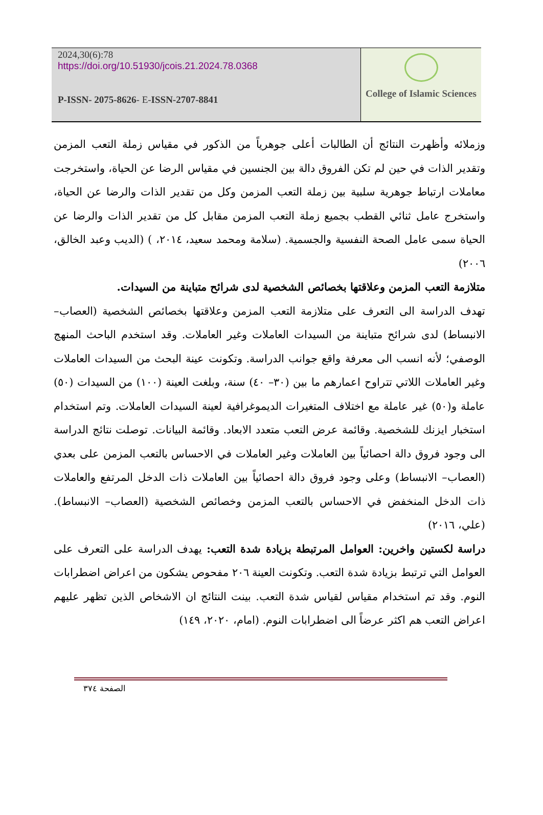2024,30(6):78
https://doi.org/10.51930/jcois.21.2024.78.0368
P-ISSN- 2075-8626- E-ISSN-2707-8841
College of Islamic Sciences
وزملائه وأظهرت النتائج أن الطالبات أعلى جوهرياً من الذكور في مقياس زملة التعب المزمن وتقدير الذات في حين لم تكن الفروق دالة بين الجنسين في مقياس الرضا عن الحياة، واستخرجت معاملات ارتباط جوهرية سلبية بين زملة التعب المزمن وكل من تقدير الذات والرضا عن الحياة، واستخرج عامل ثنائي القطب بجميع زملة التعب المزمن مقابل كل من تقدير الذات والرضا عن الحياة سمى عامل الصحة النفسية والجسمية. (سلامة ومحمد سعيد، ٢٠١٤، ) (الديب وعبد الخالق، ٢٠٠٦)
متلازمة التعب المزمن وعلاقتها بخصائص الشخصية لدى شرائح متباينة من السيدات.
تهدف الدراسة الى التعرف على متلازمة التعب المزمن وعلاقتها بخصائص الشخصية (العصاب– الانبساط) لدى شرائح متباينة من السيدات العاملات وغير العاملات. وقد استخدم الباحث المنهج الوصفي؛ لأنه انسب الى معرفة واقع جوانب الدراسة. وتكونت عينة البحث من السيدات العاملات وغير العاملات اللاتي تتراوح اعمارهم ما بين (٣٠– ٤٠) سنة، وبلغت العينة (١٠٠) من السيدات (٥٠) عاملة و(٥٠) غير عاملة مع اختلاف المتغيرات الديموغرافية لعينة السيدات العاملات. وتم استخدام استخبار ايزنك للشخصية. وقائمة عرض التعب متعدد الابعاد. وقائمة البيانات. توصلت نتائج الدراسة الى وجود فروق دالة احصائياً بين العاملات وغير العاملات في الاحساس بالتعب المزمن على بعدي (العصاب– الانبساط) وعلى وجود فروق دالة احصائياً بين العاملات ذات الدخل المرتفع والعاملات ذات الدخل المنخفض في الاحساس بالتعب المزمن وخصائص الشخصية (العصاب– الانبساط). (علي، ٢٠١٦)
دراسة لكستين واخرين: العوامل المرتبطة بزيادة شدة التعب: يهدف الدراسة على التعرف على العوامل التي ترتبط بزيادة شدة التعب. وتكونت العينة ٢٠٦ مفحوص يشكون من اعراض اضطرابات النوم. وقد تم استخدام مقياس لقياس شدة التعب. بينت النتائج ان الاشخاص الذين تظهر عليهم اعراض التعب هم اكثر عرضاً الى اضطرابات النوم. (امام، ٢٠٢٠، ١٤٩)
الصفحة ٣٧٤